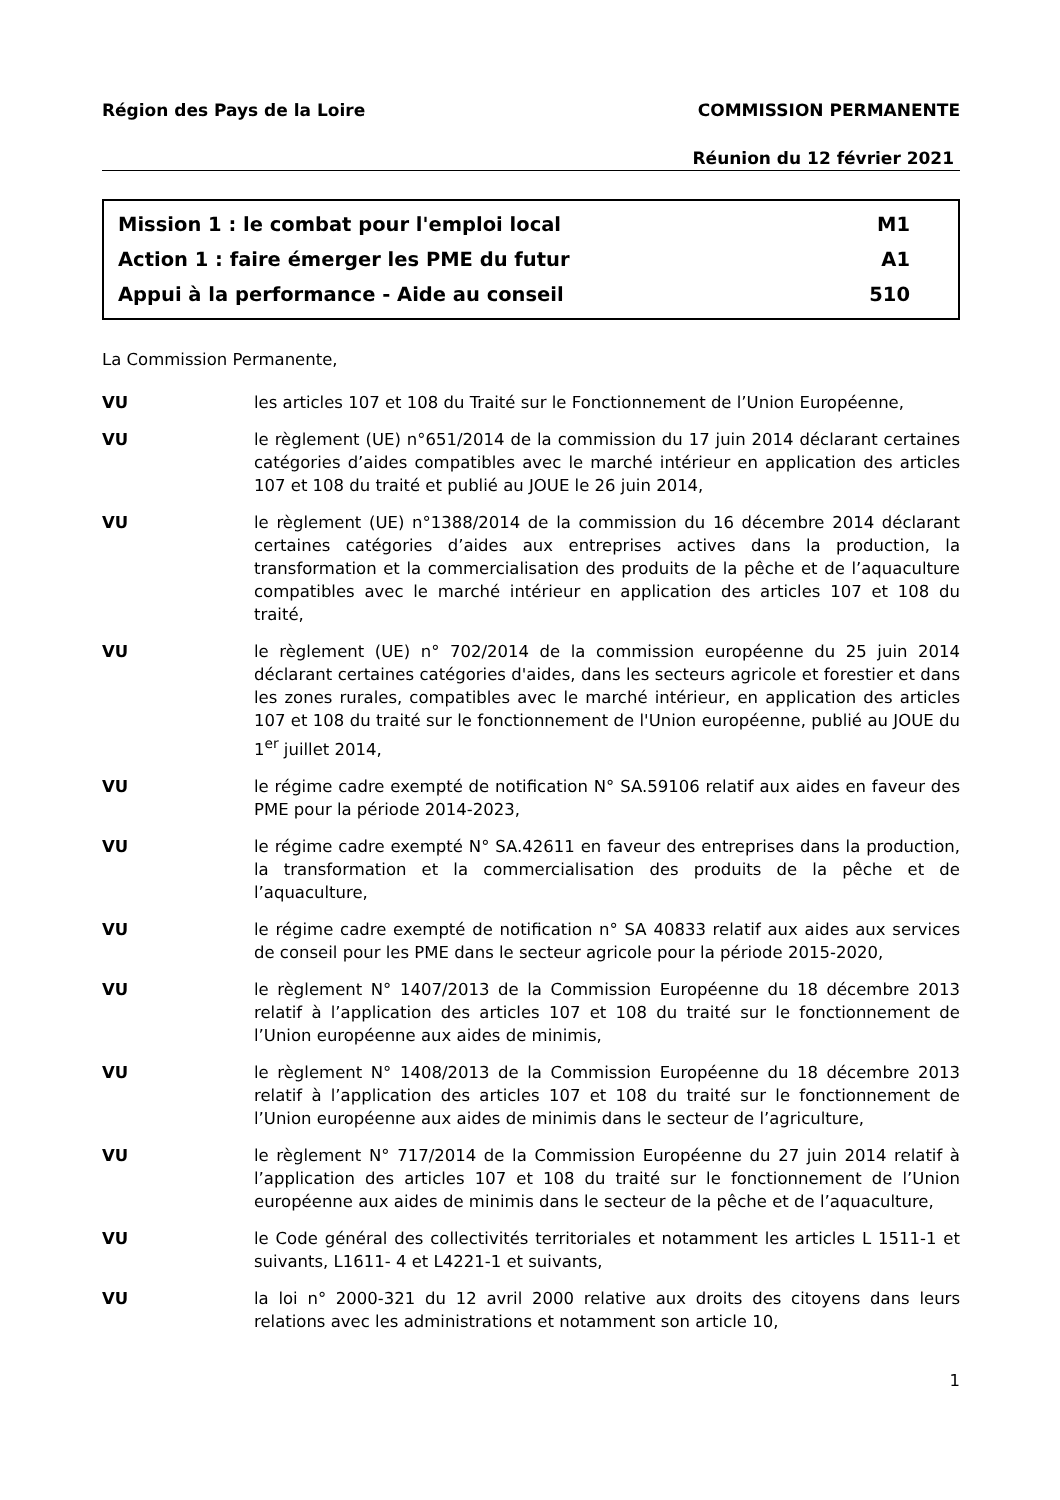Région des Pays de la Loire COMMISSION PERMANENTE
Réunion du 12 février 2021
Mission 1 : le combat pour l'emploi local M1
Action 1 : faire émerger les PME du futur A1
Appui à la performance - Aide au conseil 510
La Commission Permanente,
VU les articles 107 et 108 du Traité sur le Fonctionnement de l’Union Européenne,
VU le règlement (UE) n°651/2014 de la commission du 17 juin 2014 déclarant certaines catégories d’aides compatibles avec le marché intérieur en application des articles 107 et 108 du traité et publié au JOUE le 26 juin 2014,
VU le règlement (UE) n°1388/2014 de la commission du 16 décembre 2014 déclarant certaines catégories d’aides aux entreprises actives dans la production, la transformation et la commercialisation des produits de la pêche et de l’aquaculture compatibles avec le marché intérieur en application des articles 107 et 108 du traité,
VU le règlement (UE) n° 702/2014 de la commission européenne du 25 juin 2014 déclarant certaines catégories d'aides, dans les secteurs agricole et forestier et dans les zones rurales, compatibles avec le marché intérieur, en application des articles 107 et 108 du traité sur le fonctionnement de l'Union européenne, publié au JOUE du 1<sup>er</sup> juillet 2014,
VU le régime cadre exempté de notification N° SA.59106 relatif aux aides en faveur des PME pour la période 2014-2023,
VU le régime cadre exempté N° SA.42611 en faveur des entreprises dans la production, la transformation et la commercialisation des produits de la pêche et de l’aquaculture,
VU le régime cadre exempté de notification n° SA 40833 relatif aux aides aux services de conseil pour les PME dans le secteur agricole pour la période 2015-2020,
VU le règlement N° 1407/2013 de la Commission Européenne du 18 décembre 2013 relatif à l’application des articles 107 et 108 du traité sur le fonctionnement de l’Union européenne aux aides de minimis,
VU le règlement N° 1408/2013 de la Commission Européenne du 18 décembre 2013 relatif à l’application des articles 107 et 108 du traité sur le fonctionnement de l’Union européenne aux aides de minimis dans le secteur de l’agriculture,
VU le règlement N° 717/2014 de la Commission Européenne du 27 juin 2014 relatif à l’application des articles 107 et 108 du traité sur le fonctionnement de l’Union européenne aux aides de minimis dans le secteur de la pêche et de l’aquaculture,
VU le Code général des collectivités territoriales et notamment les articles L 1511-1 et suivants, L1611- 4 et L4221-1 et suivants,
VU la loi n° 2000-321 du 12 avril 2000 relative aux droits des citoyens dans leurs relations avec les administrations et notamment son article 10,
1